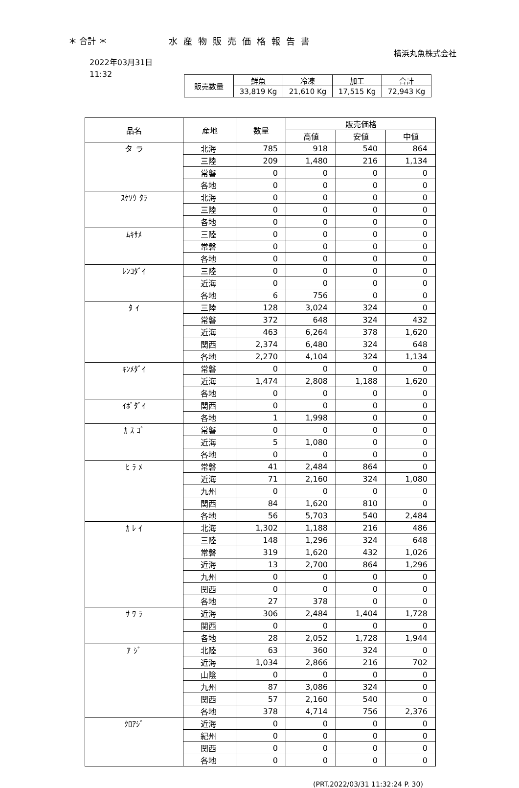＊ 合計 ＊ 水産物販売価格報告書
横浜丸魚株式会社
2022年03月31日
11:32
| 販売数量 | 鮮魚 | 冷凍 | 加工 | 合計 |
| | 33,819 Kg | 21,610 Kg | 17,515 Kg | 72,943 Kg |
| 品名 | 産地 | 数量 | 販売価格 | | |
| --- | --- | --- | --- | --- | --- |
| | | | 高値 | 安値 | 中値 |
| タ ラ | 北海 | 785 | 918 | 540 | 864 |
| | 三陸 | 209 | 1,480 | 216 | 1,134 |
| | 常磐 | 0 | 0 | 0 | 0 |
| | 各地 | 0 | 0 | 0 | 0 |
| ｽｹｿｳ ﾀﾗ | 北海 | 0 | 0 | 0 | 0 |
| | 三陸 | 0 | 0 | 0 | 0 |
| | 各地 | 0 | 0 | 0 | 0 |
| ﾑｷｻﾒ | 三陸 | 0 | 0 | 0 | 0 |
| | 常磐 | 0 | 0 | 0 | 0 |
| | 各地 | 0 | 0 | 0 | 0 |
| ﾚﾝｺﾀﾞｲ | 三陸 | 0 | 0 | 0 | 0 |
| | 近海 | 0 | 0 | 0 | 0 |
| | 各地 | 6 | 756 | 0 | 0 |
| ﾀ ｲ | 三陸 | 128 | 3,024 | 324 | 0 |
| | 常磐 | 372 | 648 | 324 | 432 |
| | 近海 | 463 | 6,264 | 378 | 1,620 |
| | 関西 | 2,374 | 6,480 | 324 | 648 |
| | 各地 | 2,270 | 4,104 | 324 | 1,134 |
| ｷﾝﾒﾀﾞｲ | 常磐 | 0 | 0 | 0 | 0 |
| | 近海 | 1,474 | 2,808 | 1,188 | 1,620 |
| | 各地 | 0 | 0 | 0 | 0 |
| ｲﾎﾞﾀﾞｲ | 関西 | 0 | 0 | 0 | 0 |
| | 各地 | 1 | 1,998 | 0 | 0 |
| ｶ ｽ ｺﾞ | 常磐 | 0 | 0 | 0 | 0 |
| | 近海 | 5 | 1,080 | 0 | 0 |
| | 各地 | 0 | 0 | 0 | 0 |
| ﾋ ﾗ ﾒ | 常磐 | 41 | 2,484 | 864 | 0 |
| | 近海 | 71 | 2,160 | 324 | 1,080 |
| | 九州 | 0 | 0 | 0 | 0 |
| | 関西 | 84 | 1,620 | 810 | 0 |
| | 各地 | 56 | 5,703 | 540 | 2,484 |
| ｶ ﾚ ｲ | 北海 | 1,302 | 1,188 | 216 | 486 |
| | 三陸 | 148 | 1,296 | 324 | 648 |
| | 常磐 | 319 | 1,620 | 432 | 1,026 |
| | 近海 | 13 | 2,700 | 864 | 1,296 |
| | 九州 | 0 | 0 | 0 | 0 |
| | 関西 | 0 | 0 | 0 | 0 |
| | 各地 | 27 | 378 | 0 | 0 |
| ｻ ﾜ ﾗ | 近海 | 306 | 2,484 | 1,404 | 1,728 |
| | 関西 | 0 | 0 | 0 | 0 |
| | 各地 | 28 | 2,052 | 1,728 | 1,944 |
| ｱ ｼﾞ | 北陸 | 63 | 360 | 324 | 0 |
| | 近海 | 1,034 | 2,866 | 216 | 702 |
| | 山陰 | 0 | 0 | 0 | 0 |
| | 九州 | 87 | 3,086 | 324 | 0 |
| | 関西 | 57 | 2,160 | 540 | 0 |
| | 各地 | 378 | 4,714 | 756 | 2,376 |
| ｸﾛｱｼﾞ | 近海 | 0 | 0 | 0 | 0 |
| | 紀州 | 0 | 0 | 0 | 0 |
| | 関西 | 0 | 0 | 0 | 0 |
| | 各地 | 0 | 0 | 0 | 0 |
(PRT.2022/03/31 11:32:24 P. 30)